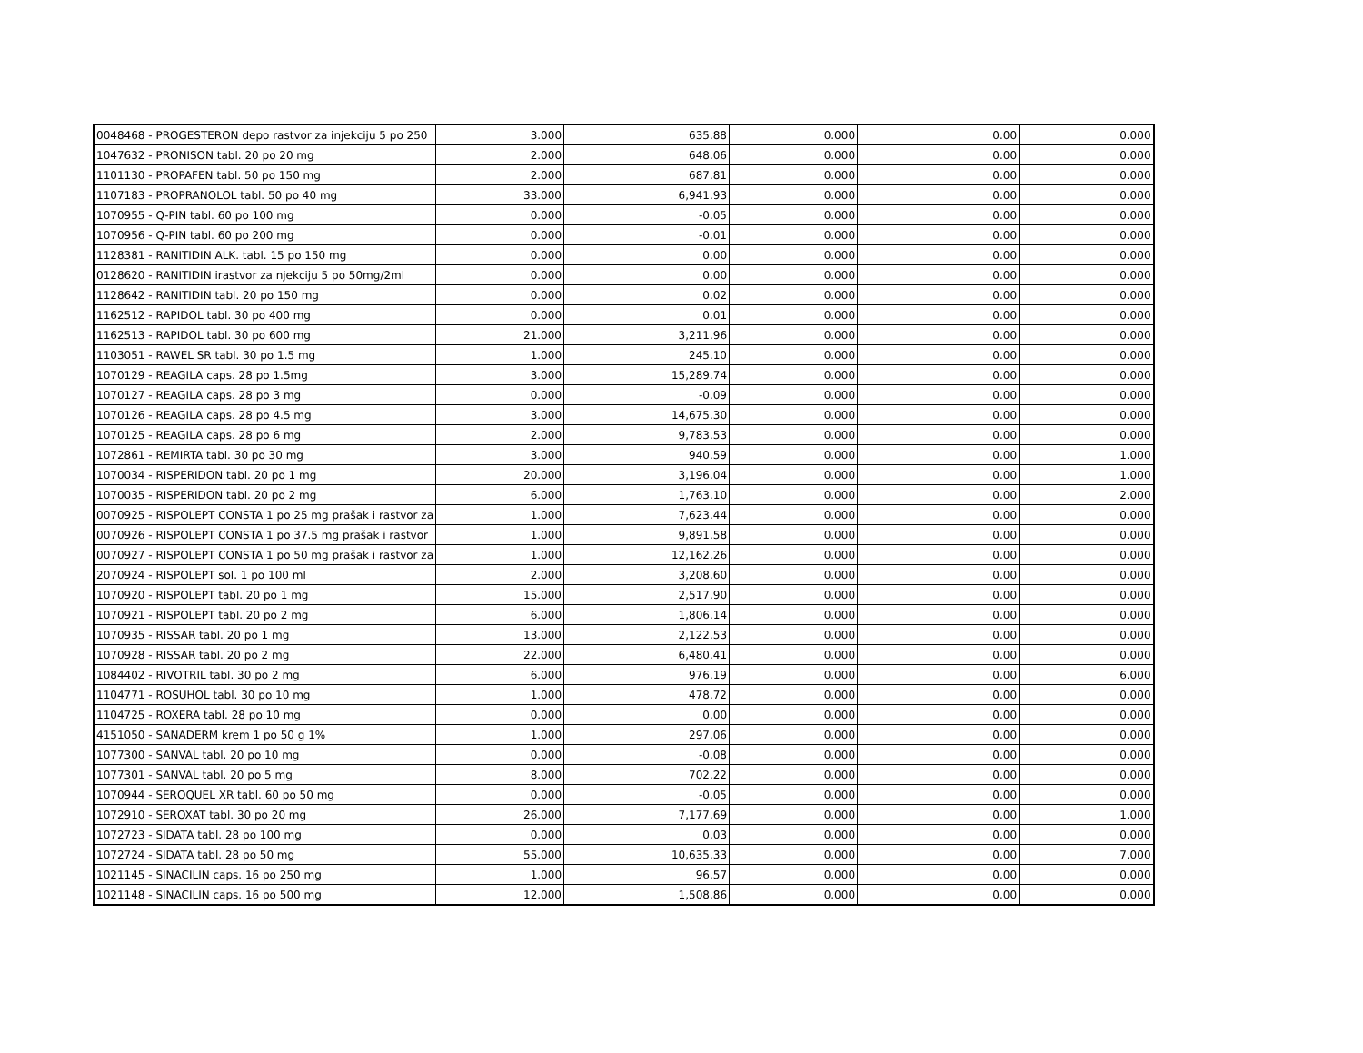| 0048468 - PROGESTERON depo rastvor za injekciju 5 po 250 | 3.000 | 635.88 | 0.000 | 0.00 | 0.000 |
| 1047632 - PRONISON tabl. 20 po 20 mg | 2.000 | 648.06 | 0.000 | 0.00 | 0.000 |
| 1101130 - PROPAFEN tabl. 50 po 150 mg | 2.000 | 687.81 | 0.000 | 0.00 | 0.000 |
| 1107183 - PROPRANOLOL tabl. 50 po 40 mg | 33.000 | 6,941.93 | 0.000 | 0.00 | 0.000 |
| 1070955 - Q-PIN tabl. 60 po 100 mg | 0.000 | -0.05 | 0.000 | 0.00 | 0.000 |
| 1070956 - Q-PIN tabl. 60 po 200 mg | 0.000 | -0.01 | 0.000 | 0.00 | 0.000 |
| 1128381 - RANITIDIN ALK. tabl. 15 po 150 mg | 0.000 | 0.00 | 0.000 | 0.00 | 0.000 |
| 0128620 - RANITIDIN irastvor za njekciju 5 po 50mg/2ml | 0.000 | 0.00 | 0.000 | 0.00 | 0.000 |
| 1128642 - RANITIDIN tabl. 20 po 150 mg | 0.000 | 0.02 | 0.000 | 0.00 | 0.000 |
| 1162512 - RAPIDOL tabl. 30 po 400 mg | 0.000 | 0.01 | 0.000 | 0.00 | 0.000 |
| 1162513 - RAPIDOL tabl. 30 po 600 mg | 21.000 | 3,211.96 | 0.000 | 0.00 | 0.000 |
| 1103051 - RAWEL SR tabl. 30 po 1.5 mg | 1.000 | 245.10 | 0.000 | 0.00 | 0.000 |
| 1070129 - REAGILA caps. 28 po 1.5mg | 3.000 | 15,289.74 | 0.000 | 0.00 | 0.000 |
| 1070127 - REAGILA caps. 28 po 3 mg | 0.000 | -0.09 | 0.000 | 0.00 | 0.000 |
| 1070126 - REAGILA caps. 28 po 4.5 mg | 3.000 | 14,675.30 | 0.000 | 0.00 | 0.000 |
| 1070125 - REAGILA caps. 28 po 6 mg | 2.000 | 9,783.53 | 0.000 | 0.00 | 0.000 |
| 1072861 - REMIRTA tabl. 30 po 30 mg | 3.000 | 940.59 | 0.000 | 0.00 | 1.000 |
| 1070034 - RISPERIDON tabl. 20 po 1 mg | 20.000 | 3,196.04 | 0.000 | 0.00 | 1.000 |
| 1070035 - RISPERIDON tabl. 20 po 2 mg | 6.000 | 1,763.10 | 0.000 | 0.00 | 2.000 |
| 0070925 - RISPOLEPT CONSTA 1 po 25 mg prašak i rastvor za | 1.000 | 7,623.44 | 0.000 | 0.00 | 0.000 |
| 0070926 - RISPOLEPT CONSTA 1 po 37.5 mg prašak i rastvor | 1.000 | 9,891.58 | 0.000 | 0.00 | 0.000 |
| 0070927 - RISPOLEPT CONSTA 1 po 50 mg prašak i rastvor za | 1.000 | 12,162.26 | 0.000 | 0.00 | 0.000 |
| 2070924 - RISPOLEPT sol. 1 po 100 ml | 2.000 | 3,208.60 | 0.000 | 0.00 | 0.000 |
| 1070920 - RISPOLEPT tabl. 20 po 1 mg | 15.000 | 2,517.90 | 0.000 | 0.00 | 0.000 |
| 1070921 - RISPOLEPT tabl. 20 po 2 mg | 6.000 | 1,806.14 | 0.000 | 0.00 | 0.000 |
| 1070935 - RISSAR tabl. 20 po 1 mg | 13.000 | 2,122.53 | 0.000 | 0.00 | 0.000 |
| 1070928 - RISSAR tabl. 20 po 2 mg | 22.000 | 6,480.41 | 0.000 | 0.00 | 0.000 |
| 1084402 - RIVOTRIL tabl. 30 po 2 mg | 6.000 | 976.19 | 0.000 | 0.00 | 6.000 |
| 1104771 - ROSUHOL tabl. 30 po 10 mg | 1.000 | 478.72 | 0.000 | 0.00 | 0.000 |
| 1104725 - ROXERA tabl. 28 po 10 mg | 0.000 | 0.00 | 0.000 | 0.00 | 0.000 |
| 4151050 - SANADERM krem 1 po 50 g 1% | 1.000 | 297.06 | 0.000 | 0.00 | 0.000 |
| 1077300 - SANVAL tabl. 20 po 10 mg | 0.000 | -0.08 | 0.000 | 0.00 | 0.000 |
| 1077301 - SANVAL tabl. 20 po 5 mg | 8.000 | 702.22 | 0.000 | 0.00 | 0.000 |
| 1070944 - SEROQUEL XR tabl. 60 po 50 mg | 0.000 | -0.05 | 0.000 | 0.00 | 0.000 |
| 1072910 - SEROXAT tabl. 30 po 20 mg | 26.000 | 7,177.69 | 0.000 | 0.00 | 1.000 |
| 1072723 - SIDATA tabl. 28 po 100 mg | 0.000 | 0.03 | 0.000 | 0.00 | 0.000 |
| 1072724 - SIDATA tabl. 28 po 50 mg | 55.000 | 10,635.33 | 0.000 | 0.00 | 7.000 |
| 1021145 - SINACILIN caps. 16 po 250 mg | 1.000 | 96.57 | 0.000 | 0.00 | 0.000 |
| 1021148 - SINACILIN caps. 16 po 500 mg | 12.000 | 1,508.86 | 0.000 | 0.00 | 0.000 |